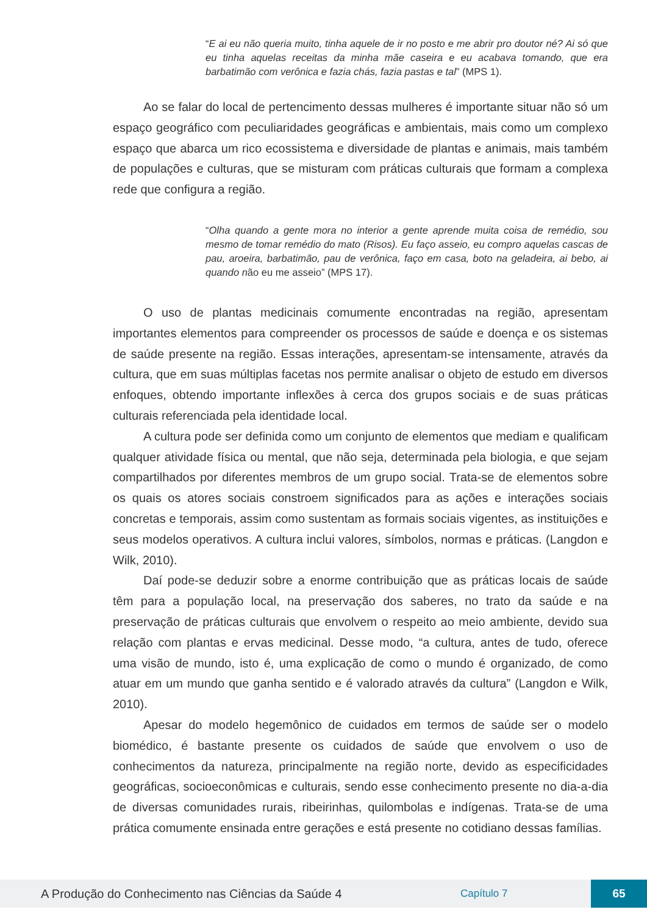“E ai eu não queria muito, tinha aquele de ir no posto e me abrir pro doutor né? Ai só que eu tinha aquelas receitas da minha mãe caseira e eu acabava tomando, que era barbatimão com verônica e fazia chás, fazia pastas e tal” (MPS 1).
Ao se falar do local de pertencimento dessas mulheres é importante situar não só um espaço geográfico com peculiaridades geográficas e ambientais, mais como um complexo espaço que abarca um rico ecossistema e diversidade de plantas e animais, mais também de populações e culturas, que se misturam com práticas culturais que formam a complexa rede que configura a região.
“Olha quando a gente mora no interior a gente aprende muita coisa de remédio, sou mesmo de tomar remédio do mato (Risos). Eu faço asseio, eu compro aquelas cascas de pau, aroeira, barbatimão, pau de verônica, faço em casa, boto na geladeira, ai bebo, ai quando não eu me asseio” (MPS 17).
O uso de plantas medicinais comumente encontradas na região, apresentam importantes elementos para compreender os processos de saúde e doença e os sistemas de saúde presente na região. Essas interações, apresentam-se intensamente, através da cultura, que em suas múltiplas facetas nos permite analisar o objeto de estudo em diversos enfoques, obtendo importante inflexões à cerca dos grupos sociais e de suas práticas culturais referenciada pela identidade local.
A cultura pode ser definida como um conjunto de elementos que mediam e qualificam qualquer atividade física ou mental, que não seja, determinada pela biologia, e que sejam compartilhados por diferentes membros de um grupo social. Trata-se de elementos sobre os quais os atores sociais constroem significados para as ações e interações sociais concretas e temporais, assim como sustentam as formais sociais vigentes, as instituições e seus modelos operativos. A cultura inclui valores, símbolos, normas e práticas. (Langdon e Wilk, 2010).
Daí pode-se deduzir sobre a enorme contribuição que as práticas locais de saúde têm para a população local, na preservação dos saberes, no trato da saúde e na preservação de práticas culturais que envolvem o respeito ao meio ambiente, devido sua relação com plantas e ervas medicinal. Desse modo, “a cultura, antes de tudo, oferece uma visão de mundo, isto é, uma explicação de como o mundo é organizado, de como atuar em um mundo que ganha sentido e é valorado através da cultura” (Langdon e Wilk, 2010).
Apesar do modelo hegemônico de cuidados em termos de saúde ser o modelo biomédico, é bastante presente os cuidados de saúde que envolvem o uso de conhecimentos da natureza, principalmente na região norte, devido as especificidades geográficas, socioeconômicas e culturais, sendo esse conhecimento presente no dia-a-dia de diversas comunidades rurais, ribeirinhas, quilombolas e indígenas. Trata-se de uma prática comumente ensinada entre gerações e está presente no cotidiano dessas famílias.
A Produção do Conhecimento nas Ciências da Saúde 4 Capítulo 7 65